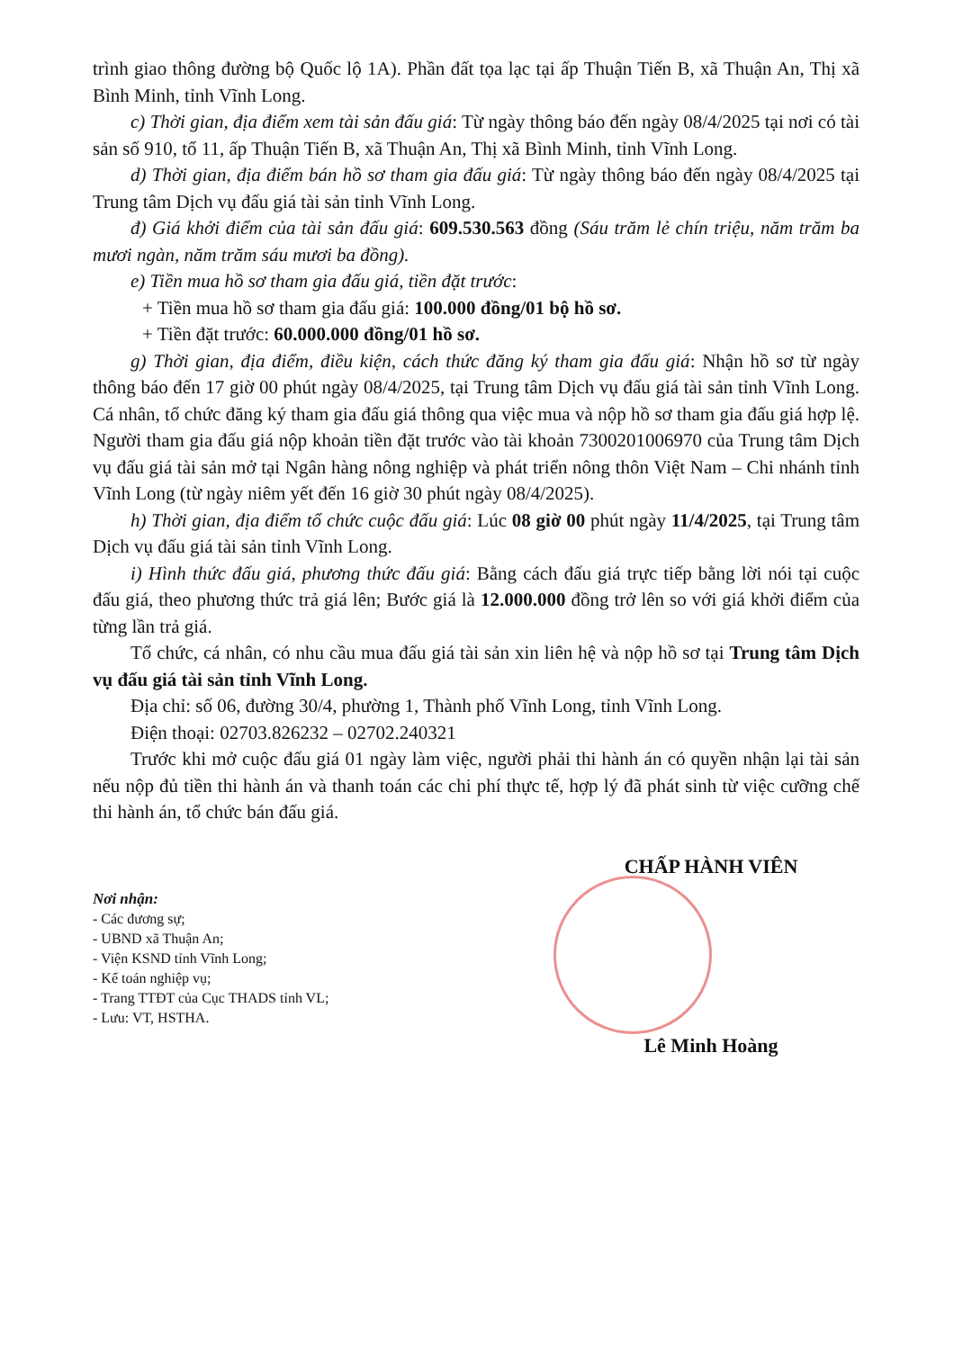trình giao thông đường bộ Quốc lộ 1A). Phần đất tọa lạc tại ấp Thuận Tiến B, xã Thuận An, Thị xã Bình Minh, tỉnh Vĩnh Long.
c) Thời gian, địa điểm xem tài sản đấu giá: Từ ngày thông báo đến ngày 08/4/2025 tại nơi có tài sản số 910, tổ 11, ấp Thuận Tiến B, xã Thuận An, Thị xã Bình Minh, tỉnh Vĩnh Long.
d) Thời gian, địa điểm bán hồ sơ tham gia đấu giá: Từ ngày thông báo đến ngày 08/4/2025 tại Trung tâm Dịch vụ đấu giá tài sản tỉnh Vĩnh Long.
đ) Giá khởi điểm của tài sản đấu giá: 609.530.563 đồng (Sáu trăm lẻ chín triệu, năm trăm ba mươi ngàn, năm trăm sáu mươi ba đồng).
e) Tiền mua hồ sơ tham gia đấu giá, tiền đặt trước:
+ Tiền mua hồ sơ tham gia đấu giá: 100.000 đồng/01 bộ hồ sơ.
+ Tiền đặt trước: 60.000.000 đồng/01 hồ sơ.
g) Thời gian, địa điểm, điều kiện, cách thức đăng ký tham gia đấu giá: Nhận hồ sơ từ ngày thông báo đến 17 giờ 00 phút ngày 08/4/2025, tại Trung tâm Dịch vụ đấu giá tài sản tỉnh Vĩnh Long. Cá nhân, tổ chức đăng ký tham gia đấu giá thông qua việc mua và nộp hồ sơ tham gia đấu giá hợp lệ. Người tham gia đấu giá nộp khoản tiền đặt trước vào tài khoản 7300201006970 của Trung tâm Dịch vụ đấu giá tài sản mở tại Ngân hàng nông nghiệp và phát triển nông thôn Việt Nam – Chi nhánh tỉnh Vĩnh Long (từ ngày niêm yết đến 16 giờ 30 phút ngày 08/4/2025).
h) Thời gian, địa điểm tổ chức cuộc đấu giá: Lúc 08 giờ 00 phút ngày 11/4/2025, tại Trung tâm Dịch vụ đấu giá tài sản tỉnh Vĩnh Long.
i) Hình thức đấu giá, phương thức đấu giá: Bằng cách đấu giá trực tiếp bằng lời nói tại cuộc đấu giá, theo phương thức trả giá lên; Bước giá là 12.000.000 đồng trở lên so với giá khởi điểm của từng lần trả giá.
Tổ chức, cá nhân, có nhu cầu mua đấu giá tài sản xin liên hệ và nộp hồ sơ tại Trung tâm Dịch vụ đấu giá tài sản tỉnh Vĩnh Long.
Địa chỉ: số 06, đường 30/4, phường 1, Thành phố Vĩnh Long, tỉnh Vĩnh Long.
Điện thoại: 02703.826232 – 02702.240321
Trước khi mở cuộc đấu giá 01 ngày làm việc, người phải thi hành án có quyền nhận lại tài sản nếu nộp đủ tiền thi hành án và thanh toán các chi phí thực tế, hợp lý đã phát sinh từ việc cưỡng chế thi hành án, tổ chức bán đấu giá.
Nơi nhận:
- Các đương sự;
- UBND xã Thuận An;
- Viện KSND tỉnh Vĩnh Long;
- Kế toán nghiệp vụ;
- Trang TTĐT của Cục THADS tỉnh VL;
- Lưu: VT, HSTHA.
CHẤP HÀNH VIÊN
Lê Minh Hoàng